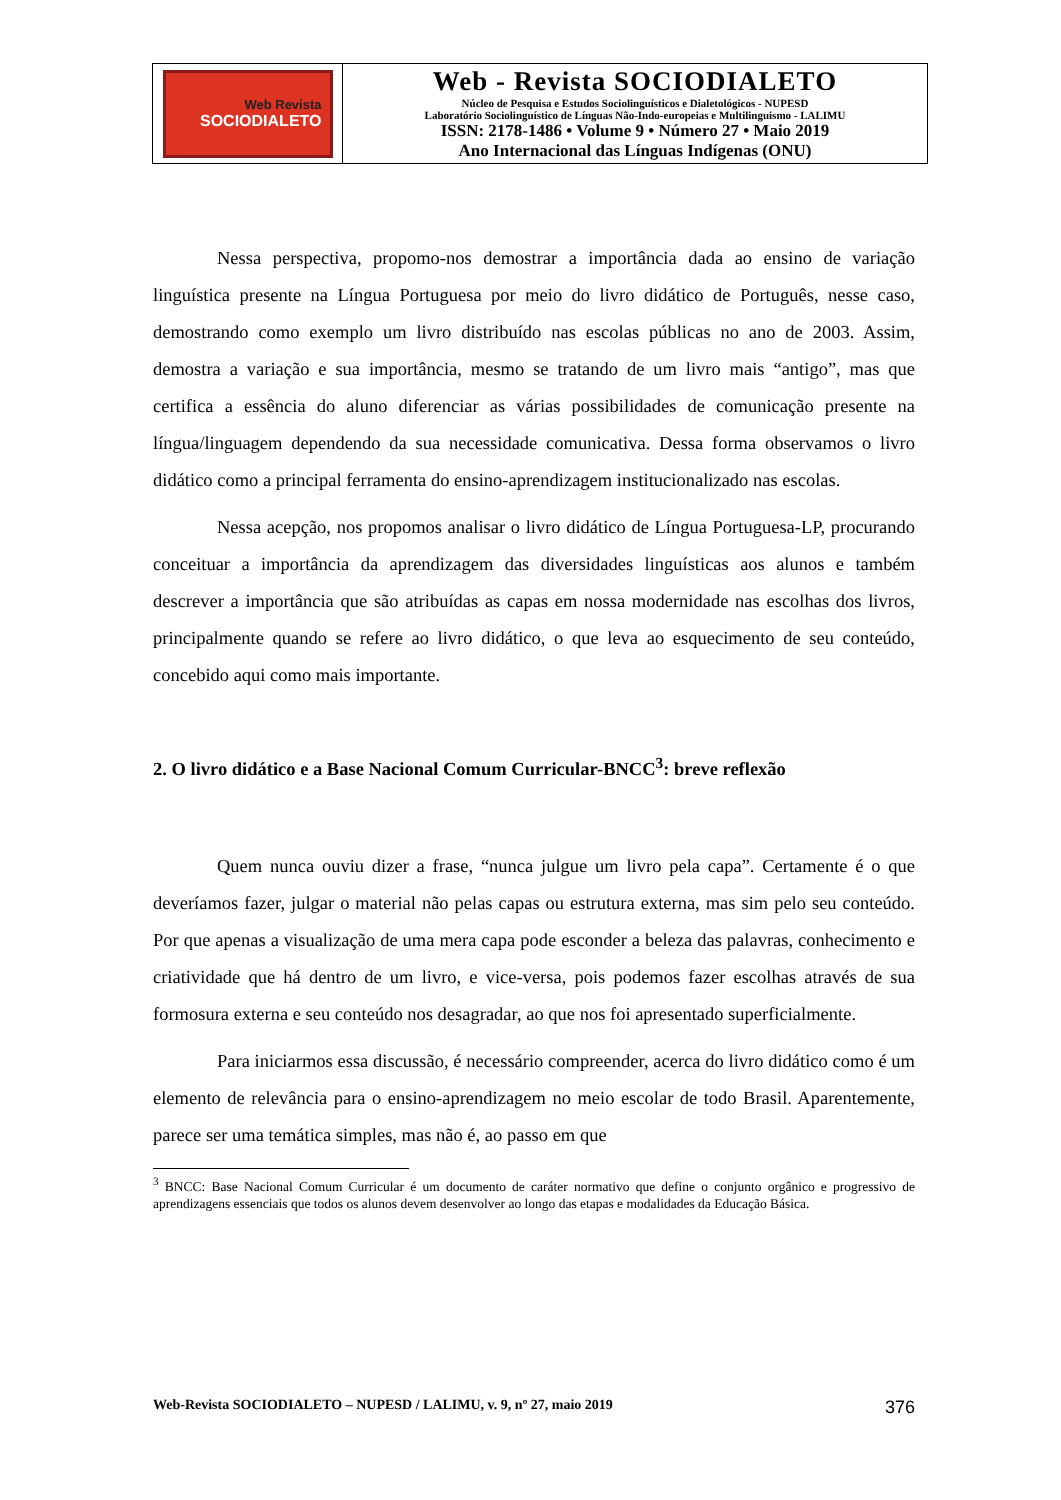| Web Revista SOCIODIALETO | Web - Revista SOCIODIALETO Núcleo de Pesquisa e Estudos Sociolinguísticos e Dialetológicos - NUPESD Laboratório Sociolinguístico de Línguas Não-Indo-europeias e Multilinguismo - LALIMU ISSN: 2178-1486 • Volume 9 • Número 27 • Maio 2019 Ano Internacional das Línguas Indígenas (ONU) |
Nessa perspectiva, propomo-nos demostrar a importância dada ao ensino de variação linguística presente na Língua Portuguesa por meio do livro didático de Português, nesse caso, demostrando como exemplo um livro distribuído nas escolas públicas no ano de 2003. Assim, demostra a variação e sua importância, mesmo se tratando de um livro mais “antigo”, mas que certifica a essência do aluno diferenciar as várias possibilidades de comunicação presente na língua/linguagem dependendo da sua necessidade comunicativa. Dessa forma observamos o livro didático como a principal ferramenta do ensino-aprendizagem institucionalizado nas escolas.
Nessa acepção, nos propomos analisar o livro didático de Língua Portuguesa-LP, procurando conceituar a importância da aprendizagem das diversidades linguísticas aos alunos e também descrever a importância que são atribuídas as capas em nossa modernidade nas escolhas dos livros, principalmente quando se refere ao livro didático, o que leva ao esquecimento de seu conteúdo, concebido aqui como mais importante.
2. O livro didático e a Base Nacional Comum Curricular-BNCC<sup>3</sup>: breve reflexão
Quem nunca ouviu dizer a frase, “nunca julgue um livro pela capa”. Certamente é o que deveríamos fazer, julgar o material não pelas capas ou estrutura externa, mas sim pelo seu conteúdo. Por que apenas a visualização de uma mera capa pode esconder a beleza das palavras, conhecimento e criatividade que há dentro de um livro, e vice-versa, pois podemos fazer escolhas através de sua formosura externa e seu conteúdo nos desagradar, ao que nos foi apresentado superficialmente.
Para iniciarmos essa discussão, é necessário compreender, acerca do livro didático como é um elemento de relevância para o ensino-aprendizagem no meio escolar de todo Brasil. Aparentemente, parece ser uma temática simples, mas não é, ao passo em que
<sup>3</sup> BNCC: Base Nacional Comum Curricular é um documento de caráter normativo que define o conjunto orgânico e progressivo de aprendizagens essenciais que todos os alunos devem desenvolver ao longo das etapas e modalidades da Educação Básica.
Web-Revista SOCIODIALETO – NUPESD / LALIMU, v. 9, nº 27, maio 2019 376